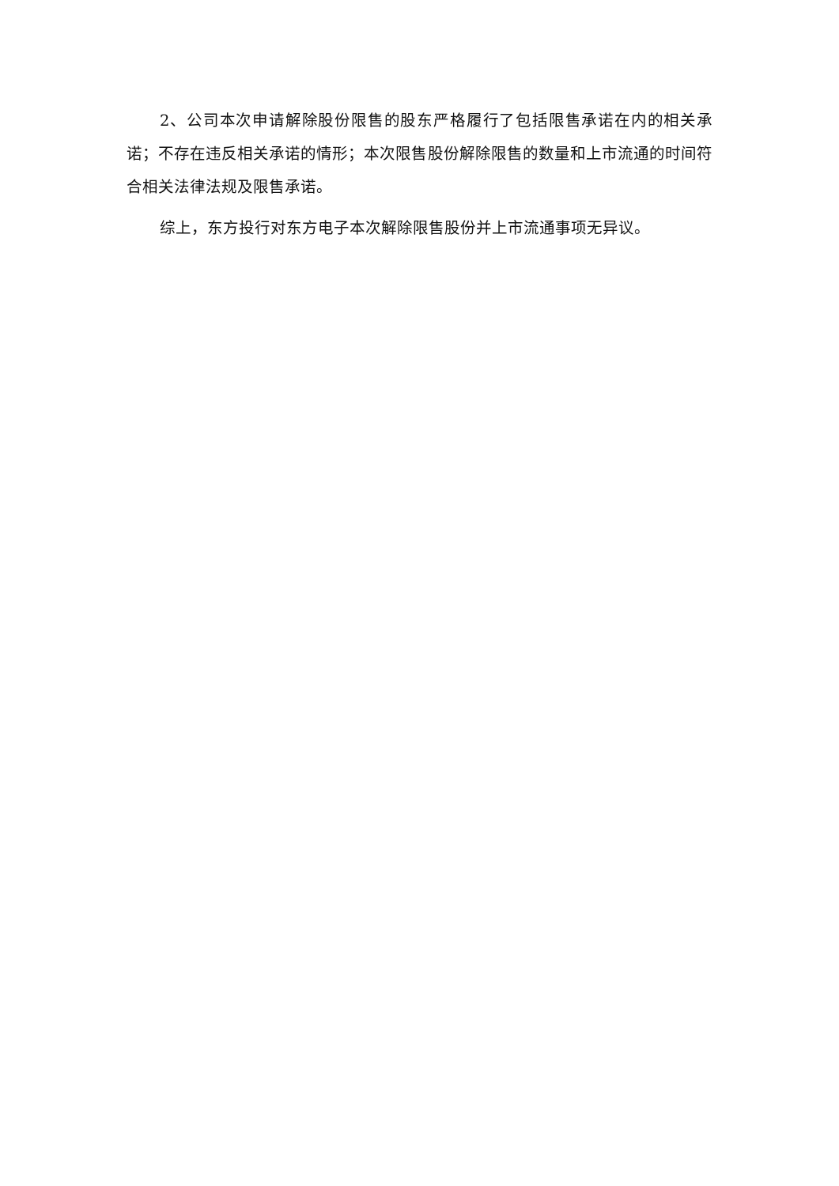2、公司本次申请解除股份限售的股东严格履行了包括限售承诺在内的相关承诺；不存在违反相关承诺的情形；本次限售股份解除限售的数量和上市流通的时间符合相关法律法规及限售承诺。
综上，东方投行对东方电子本次解除限售股份并上市流通事项无异议。